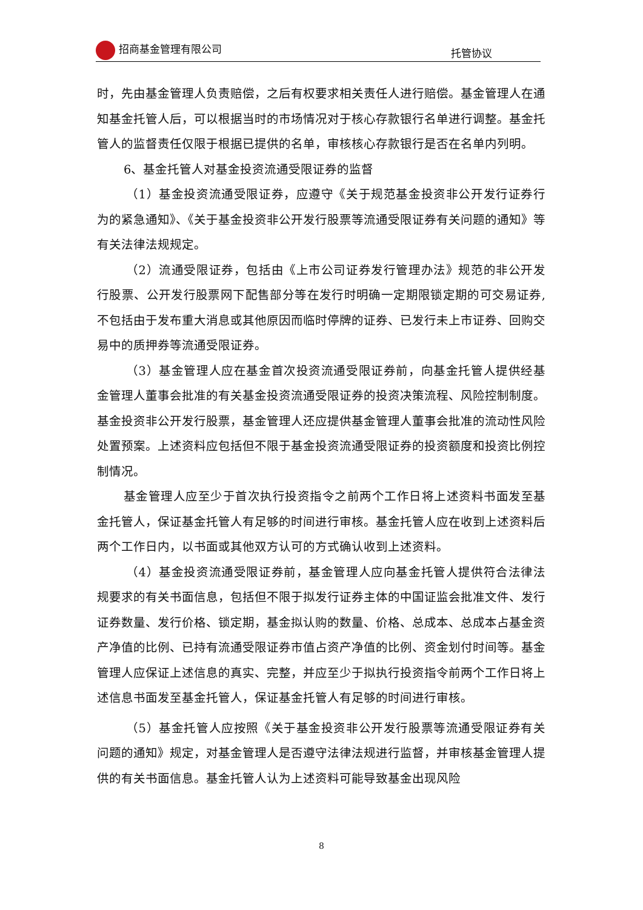招商基金管理有限公司 托管协议
时，先由基金管理人负责赔偿，之后有权要求相关责任人进行赔偿。基金管理人在通知基金托管人后，可以根据当时的市场情况对于核心存款银行名单进行调整。基金托管人的监督责任仅限于根据已提供的名单，审核核心存款银行是否在名单内列明。
6、基金托管人对基金投资流通受限证券的监督
（1）基金投资流通受限证券，应遵守《关于规范基金投资非公开发行证券行为的紧急通知》、《关于基金投资非公开发行股票等流通受限证券有关问题的通知》等有关法律法规规定。
（2）流通受限证券，包括由《上市公司证券发行管理办法》规范的非公开发行股票、公开发行股票网下配售部分等在发行时明确一定期限锁定期的可交易证券,不包括由于发布重大消息或其他原因而临时停牌的证券、已发行未上市证券、回购交易中的质押券等流通受限证券。
（3）基金管理人应在基金首次投资流通受限证券前，向基金托管人提供经基金管理人董事会批准的有关基金投资流通受限证券的投资决策流程、风险控制制度。基金投资非公开发行股票，基金管理人还应提供基金管理人董事会批准的流动性风险处置预案。上述资料应包括但不限于基金投资流通受限证券的投资额度和投资比例控制情况。
基金管理人应至少于首次执行投资指令之前两个工作日将上述资料书面发至基金托管人，保证基金托管人有足够的时间进行审核。基金托管人应在收到上述资料后两个工作日内，以书面或其他双方认可的方式确认收到上述资料。
（4）基金投资流通受限证券前，基金管理人应向基金托管人提供符合法律法规要求的有关书面信息，包括但不限于拟发行证券主体的中国证监会批准文件、发行证券数量、发行价格、锁定期，基金拟认购的数量、价格、总成本、总成本占基金资产净值的比例、已持有流通受限证券市值占资产净值的比例、资金划付时间等。基金管理人应保证上述信息的真实、完整，并应至少于拟执行投资指令前两个工作日将上述信息书面发至基金托管人，保证基金托管人有足够的时间进行审核。
（5）基金托管人应按照《关于基金投资非公开发行股票等流通受限证券有关问题的通知》规定，对基金管理人是否遵守法律法规进行监督，并审核基金管理人提供的有关书面信息。基金托管人认为上述资料可能导致基金出现风险
8